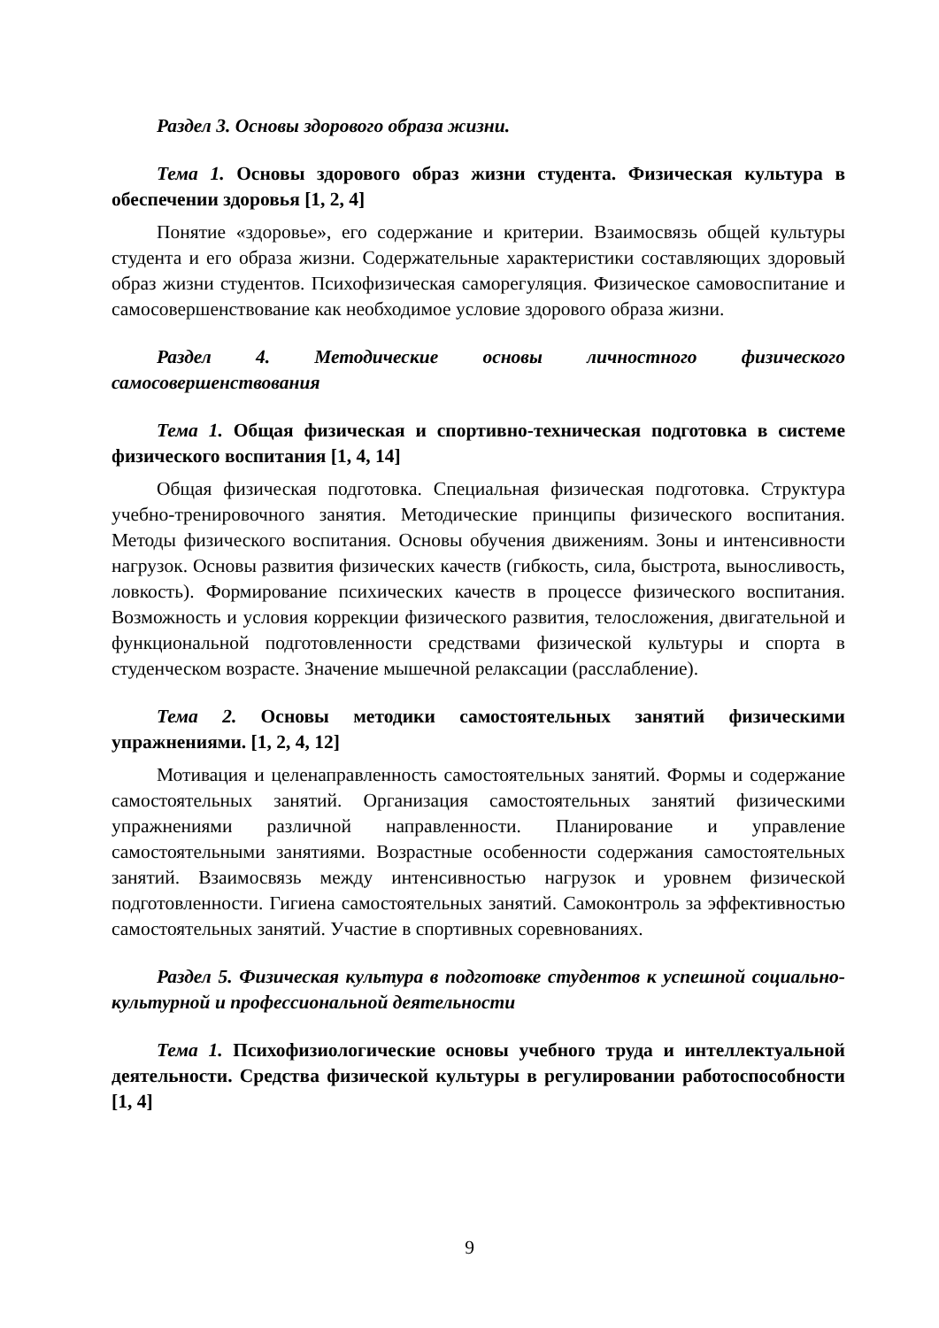Раздел 3. Основы здорового образа жизни.
Тема 1. Основы здорового образ жизни студента. Физическая культура в обеспечении здоровья [1, 2, 4]
Понятие «здоровье», его содержание и критерии. Взаимосвязь общей культуры студента и его образа жизни. Содержательные характеристики составляющих здоровый образ жизни студентов. Психофизическая саморегуляция. Физическое самовоспитание и самосовершенствование как необходимое условие здорового образа жизни.
Раздел 4. Методические основы личностного физического самосовершенствования
Тема 1. Общая физическая и спортивно-техническая подготовка в системе физического воспитания [1, 4, 14]
Общая физическая подготовка. Специальная физическая подготовка. Структура учебно-тренировочного занятия. Методические принципы физического воспитания. Методы физического воспитания. Основы обучения движениям. Зоны и интенсивности нагрузок. Основы развития физических качеств (гибкость, сила, быстрота, выносливость, ловкость). Формирование психических качеств в процессе физического воспитания. Возможность и условия коррекции физического развития, телосложения, двигательной и функциональной подготовленности средствами физической культуры и спорта в студенческом возрасте. Значение мышечной релаксации (расслабление).
Тема 2. Основы методики самостоятельных занятий физическими упражнениями. [1, 2, 4, 12]
Мотивация и целенаправленность самостоятельных занятий. Формы и содержание самостоятельных занятий. Организация самостоятельных занятий физическими упражнениями различной направленности. Планирование и управление самостоятельными занятиями. Возрастные особенности содержания самостоятельных занятий. Взаимосвязь между интенсивностью нагрузок и уровнем физической подготовленности. Гигиена самостоятельных занятий. Самоконтроль за эффективностью самостоятельных занятий. Участие в спортивных соревнованиях.
Раздел 5. Физическая культура в подготовке студентов к успешной социально-культурной и профессиональной деятельности
Тема 1. Психофизиологические основы учебного труда и интеллектуальной деятельности. Средства физической культуры в регулировании работоспособности [1, 4]
9